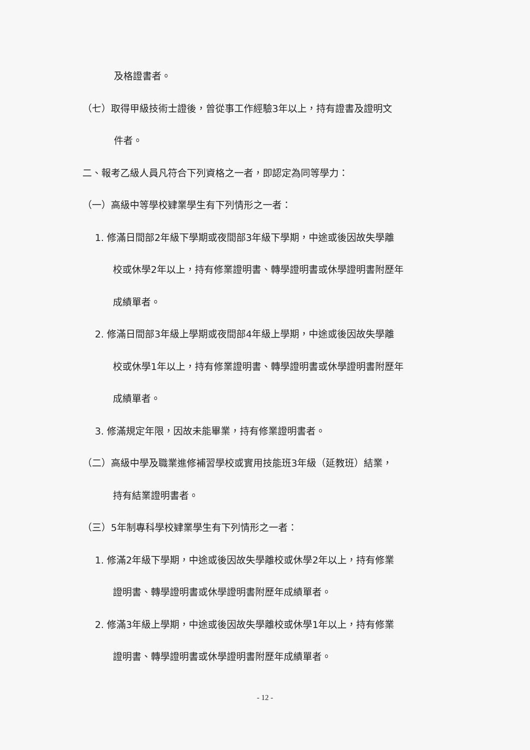及格證書者。
（七）取得甲級技術士證後，曾從事工作經驗3年以上，持有證書及證明文
件者。
二、報考乙級人員凡符合下列資格之一者，即認定為同等學力：
（一）高級中等學校肄業學生有下列情形之一者：
1. 修滿日間部2年級下學期或夜間部3年級下學期，中途或後因故失學離
校或休學2年以上，持有修業證明書、轉學證明書或休學證明書附歷年
成績單者。
2. 修滿日間部3年級上學期或夜間部4年級上學期，中途或後因故失學離
校或休學1年以上，持有修業證明書、轉學證明書或休學證明書附歷年
成績單者。
3. 修滿規定年限，因故未能畢業，持有修業證明書者。
（二）高級中學及職業進修補習學校或實用技能班3年級（延教班）結業，
持有結業證明書者。
（三）5年制專科學校肄業學生有下列情形之一者：
1. 修滿2年級下學期，中途或後因故失學離校或休學2年以上，持有修業
證明書、轉學證明書或休學證明書附歷年成績單者。
2. 修滿3年級上學期，中途或後因故失學離校或休學1年以上，持有修業
證明書、轉學證明書或休學證明書附歷年成績單者。
- 12 -